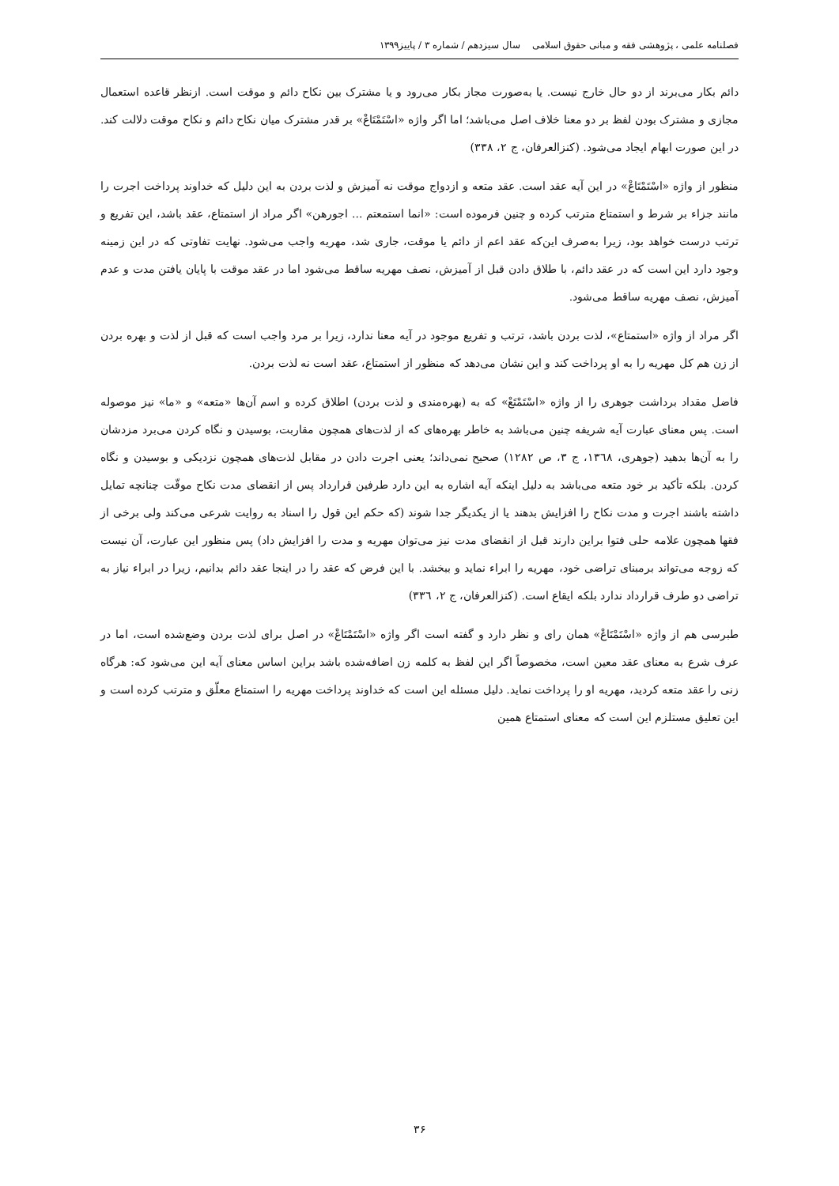فصلنامه علمی ، پژوهشی فقه و مبانی حقوق اسلامی سال سیزدهم / شماره ۳ / پاییز۱۳۹۹
دائم بکار می‌برند از دو حال خارج نیست. یا به‌صورت مجاز بکار می‌رود و یا مشترک بین نکاح دائم و موقت است. ازنظر قاعده استعمال مجازی و مشترک بودن لفظ بر دو معنا خلاف اصل می‌باشد؛ اما اگر واژه «اسْتَمْتَاعْ» بر قدر مشترک میان نکاح دائم و نکاح موقت دلالت کند. در این صورت ابهام ایجاد می‌شود. (کنزالعرفان، ج ۲، ۳۳۸)
منظور از واژه «اسْتَمْتَاعْ» در این آیه عقد است. عقد متعه و ازدواج موقت نه آمیزش و لذت بردن به این دلیل که خداوند پرداخت اجرت را مانند جزاء بر شرط و استمتاع مترتب کرده و چنین فرموده است: «انما استمعتم ... اجورهن» اگر مراد از استمتاع، عقد باشد، این تفریع و ترتب درست خواهد بود، زیرا به‌صرف این‌که عقد اعم از دائم یا موقت، جاری شد، مهریه واجب می‌شود. نهایت تفاوتی که در این زمینه وجود دارد این است که در عقد دائم، با طلاق دادن قبل از آمیزش، نصف مهریه ساقط می‌شود اما در عقد موقت با پایان یافتن مدت و عدم آمیزش، نصف مهریه ساقط می‌شود.
اگر مراد از واژه «استمتاع»، لذت بردن باشد، ترتب و تفریع موجود در آیه معنا ندارد، زیرا بر مرد واجب است که قبل از لذت و بهره بردن از زن هم کل مهریه را به او پرداخت کند و این نشان می‌دهد که منظور از استمتاع، عقد است نه لذت بردن.
فاضل مقداد برداشت جوهری را از واژه «اسْتَمْتَعْ» که به (بهره‌مندی و لذت بردن) اطلاق کرده و اسم آن‌ها «متعه» و «ما» نیز موصوله است. پس معنای عبارت آیه شریفه چنین می‌باشد به خاطر بهره‌های که از لذت‌های همچون مقاربت، بوسیدن و نگاه کردن می‌برد مزدشان را به آن‌ها بدهید (جوهری، ۱۳٦۸، ج ۳، ص ۱۲۸۲) صحیح نمی‌داند؛ یعنی اجرت دادن در مقابل لذت‌های همچون نزدیکی و بوسیدن و نگاه کردن. بلکه تأکید بر خود متعه می‌باشد به دلیل اینکه آیه اشاره به این دارد طرفین قرارداد پس از انقضای مدت نکاح موقّت چنانچه تمایل داشته باشند اجرت و مدت نکاح را افزایش بدهند یا از یکدیگر جدا شوند (که حکم این قول را اسناد به روایت شرعی می‌کند ولی برخی از فقها همچون علامه حلی فتوا براین دارند قبل از انقضای مدت نیز می‌توان مهریه و مدت را افزایش داد) پس منظور این عبارت، آن نیست که زوجه می‌تواند برمبنای تراضی خود، مهریه را ابراء نماید و ببخشد. با این فرض که عقد را در اینجا عقد دائم بدانیم، زیرا در ابراء نیاز به تراضی دو طرف قرارداد ندارد بلکه ایقاع است. (کنزالعرفان، ج ۲، ۳۳٦)
طبرسی هم از واژه «اسْتَمْتَاعْ» همان رای و نظر دارد و گفته است اگر واژه «اسْتَمْتَاعْ» در اصل برای لذت بردن وضع‌شده است، اما در عرف شرع به معنای عقد معین است، مخصوصاً اگر این لفظ به کلمه زن اضافه‌شده باشد براین اساس معنای آیه این می‌شود که: هرگاه زنی را عقد متعه کردید، مهریه او را پرداخت نماید. دلیل مسئله این است که خداوند پرداخت مهریه را استمتاع معلّق و مترتب کرده است و این تعلیق مستلزم این است که معنای استمتاع همین
۳۶